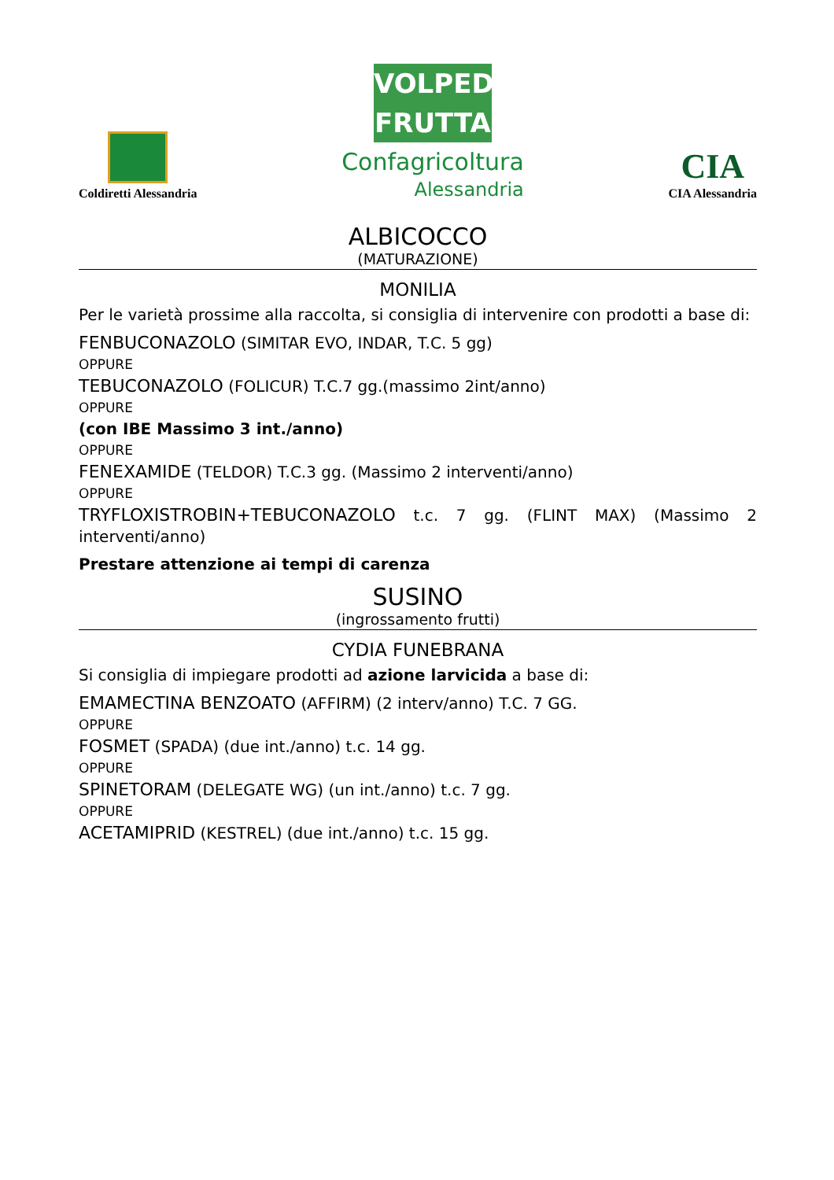Coldiretti Alessandria
VOLPEDO FRUTTA
Confagricoltura
Alessandria
CIA
CIA Alessandria
ALBICOCCO
(MATURAZIONE)
MONILIA
Per le varietà prossime alla raccolta, si consiglia di intervenire con prodotti a base di:
FENBUCONAZOLO (SIMITAR EVO, INDAR, T.C. 5 gg)
OPPURE
TEBUCONAZOLO (FOLICUR) T.C.7 gg.(massimo 2int/anno)
OPPURE
(con IBE Massimo 3 int./anno)
OPPURE
FENEXAMIDE (TELDOR) T.C.3 gg. (Massimo 2 interventi/anno)
OPPURE
TRYFLOXISTROBIN+TEBUCONAZOLO t.c. 7 gg. (FLINT MAX) (Massimo 2 interventi/anno)
Prestare attenzione ai tempi di carenza
SUSINO
(ingrossamento frutti)
CYDIA FUNEBRANA
Si consiglia di impiegare prodotti ad azione larvicida a base di:
EMAMECTINA BENZOATO (AFFIRM) (2 interv/anno) T.C. 7 GG.
OPPURE
FOSMET (SPADA) (due int./anno) t.c. 14 gg.
OPPURE
SPINETORAM (DELEGATE WG) (un int./anno) t.c. 7 gg.
OPPURE
ACETAMIPRID (KESTREL) (due int./anno) t.c. 15 gg.